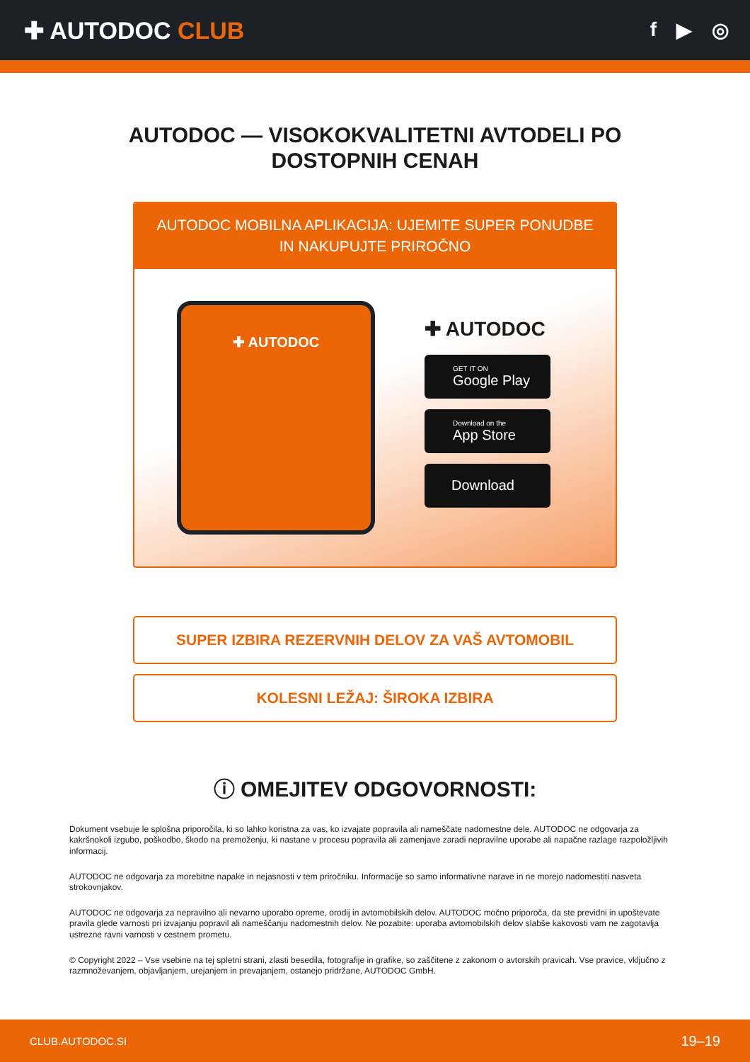✚ AUTODOC CLUB
f ▶ ◎
AUTODOC — VISOKOKVALITETNI AVTODELI PO DOSTOPNIH CENAH
AUTODOC MOBILNA APLIKACIJA: UJEMITE SUPER PONUDBE IN NAKUPUJTE PRIROČNO
✚ AUTODOC
✚ AUTODOC
GET IT ON
Google Play
Download on the
App Store
Download
SUPER IZBIRA REZERVNIH DELOV ZA VAŠ AVTOMOBIL
KOLESNI LEŽAJ: ŠIROKA IZBIRA
ⓘ OMEJITEV ODGOVORNOSTI:
Dokument vsebuje le splošna priporočila, ki so lahko koristna za vas, ko izvajate popravila ali nameščate nadomestne dele. AUTODOC ne odgovarja za kakršnokoli izgubo, poškodbo, škodo na premoženju, ki nastane v procesu popravila ali zamenjave zaradi nepravilne uporabe ali napačne razlage razpoložljivih informacij.
AUTODOC ne odgovarja za morebitne napake in nejasnosti v tem priročniku. Informacije so samo informativne narave in ne morejo nadomestiti nasveta strokovnjakov.
AUTODOC ne odgovarja za nepravilno ali nevarno uporabo opreme, orodij in avtomobilskih delov. AUTODOC močno priporoča, da ste previdni in upoštevate pravila glede varnosti pri izvajanju popravil ali nameščanju nadomestnih delov. Ne pozabite: uporaba avtomobilskih delov slabše kakovosti vam ne zagotavlja ustrezne ravni varnosti v cestnem prometu.
© Copyright 2022 – Vse vsebine na tej spletni strani, zlasti besedila, fotografije in grafike, so zaščitene z zakonom o avtorskih pravicah. Vse pravice, vključno z razmnoževanjem, objavljanjem, urejanjem in prevajanjem, ostanejo pridržane, AUTODOC GmbH.
CLUB.AUTODOC.SI 19–19